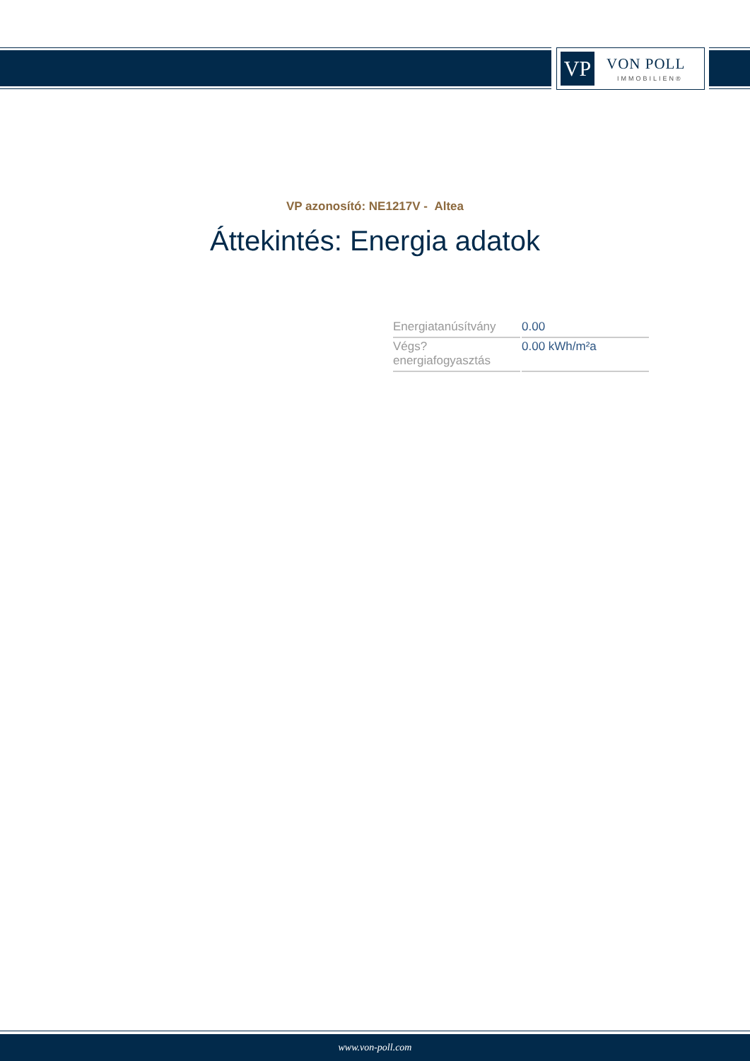VP VON POLL
IMMOBILIEN®
VP azonosító: NE1217V - Altea
Áttekintés: Energia adatok
| Energiatanúsítvány | 0.00 |
| Végs? energiafogyasztás | 0.00 kWh/m²a |
www.von-poll.com